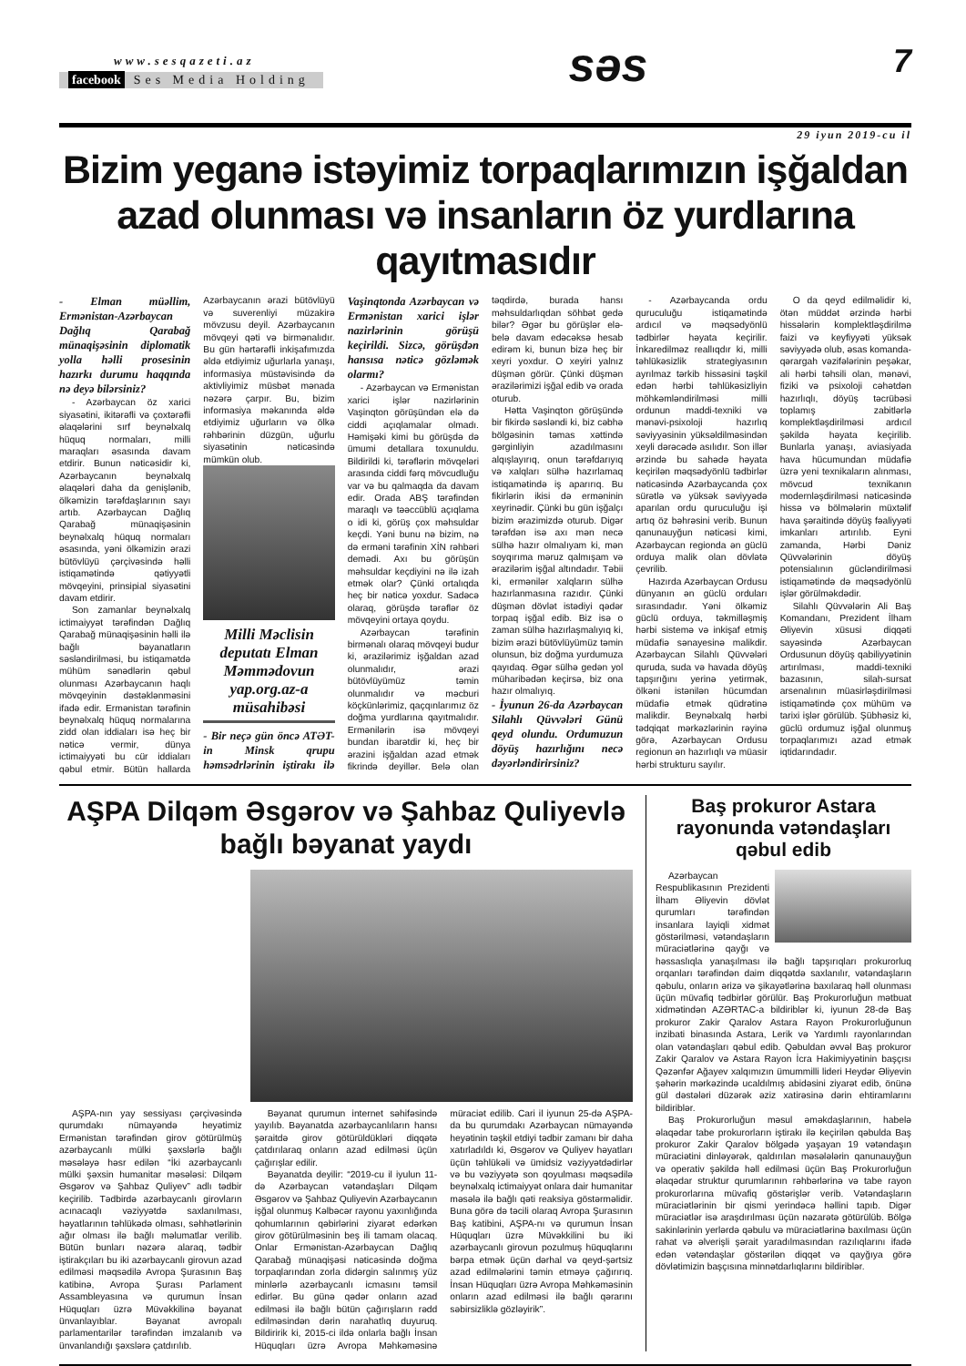www.sesqazeti.az
facebook Ses Media Holding
səs
7
29 iyun 2019-cu il
Bizim yeganə istəyimiz torpaqlarımızın işğaldan azad olunması və insanların öz yurdlarına qayıtmasıdır
- Elman müəllim, Ermənistan-Azərbaycan Dağlıq Qarabağ münaqişəsinin diplomatik yolla həlli prosesinin hazırkı durumu haqqında nə deyə bilərsiniz?
- Azərbaycan öz xarici siyasətini, ikitərəfli və çoxtərəfli əlaqələrini sırf beynəlxalq hüquq normaları, milli maraqları əsasında davam etdirir. Bunun nəticəsidir ki, Azərbaycanın beynəlxalq əlaqələri daha da genişlənib, ölkəmizin tərəfdaşlarının sayı artıb. Azərbaycan Dağlıq Qarabağ münaqişəsinin beynəlxalq hüquq normaları əsasında, yəni ölkəmizin ərazi bütövlüyü çərçivəsində həlli istiqamətində qətiyyətli mövqeyini, prinsipial siyasətini davam etdirir.
Son zamanlar beynəlxalq ictimaiyyət tərəfindən Dağlıq Qarabağ münaqişəsinin həlli ilə bağlı bəyanatların səsləndirilməsi, bu istiqamətdə mühüm sənədlərin qəbul olunması Azərbaycanın haqlı mövqeyinin dəstəklənməsini ifadə edir. Ermənistan tərəfinin beynəlxalq hüquq normalarına zidd olan iddiaları isə heç bir nəticə vermir, dünya ictimaiyyəti bu cür iddiaları qəbul etmir. Bütün hallarda Azərbaycanın ərazi bütövlüyü və suverenliyi müzakirə mövzusu deyil. Azərbaycanın mövqeyi qəti və birmənalıdır. Bu gün hərtərəfli inkişafımızda əldə etdiyimiz uğurlarla yanaşı, informasiya müstəvisində də aktivliyimiz müsbət mənada nəzərə çarpır. Bu, bizim informasiya məkanında əldə etdiyimiz uğurların və ölkə rəhbərinin düzgün, uğurlu siyasətinin nəticəsində mümkün olub.
Milli Məclisin deputatı Elman Məmmədovun yap.org.az-a müsahibəsi
- Bir neçə gün öncə ATƏT-in Minsk qrupu həmsədrlərinin iştirakı ilə Vaşinqtonda Azərbaycan və Ermənistan xarici işlər nazirlərinin görüşü keçirildi. Sizcə, görüşdən hansısa nəticə gözləmək olarmı?
- Azərbaycan və Ermənistan xarici işlər nazirlərinin Vaşinqton görüşündən elə də ciddi açıqlamalar olmadı. Həmişəki kimi bu görüşdə də ümumi detallara toxunuldu. Bildirildi ki, tərəflərin mövqeləri arasında ciddi fərq mövcudluğu var və bu qalmaqda da davam edir. Orada ABŞ tərəfindən maraqlı və təəccüblü açıqlama o idi ki, görüş çox məhsuldar keçdi. Yəni bunu nə bizim, nə də erməni tərəfinin XİN rəhbəri demədi. Axı bu görüşün məhsuldar keçdiyini nə ilə izah etmək olar? Çünki ortalıqda heç bir nəticə yoxdur. Sadəcə olaraq, görüşdə tərəflər öz mövqeyini ortaya qoydu.
Azərbaycan tərəfinin birmənalı olaraq mövqeyi budur ki, ərazilərimiz işğaldan azad olunmalıdır, ərazi bütövlüyümüz təmin olunmalıdır və məcburi köçkünlərimiz, qaçqınlarımız öz doğma yurdlarına qayıtmalıdır. Ermənilərin isə mövqeyi bundan ibarətdir ki, heç bir ərazini işğaldan azad etmək fikrində deyillər. Belə olan təqdirdə, burada hansı məhsuldarlıqdan söhbət gedə bilər? Əgər bu görüşlər elə-belə davam edəcəksə hesab edirəm ki, bunun bizə heç bir xeyri yoxdur. O xeyiri yalnız düşmən görür. Çünki düşmən ərazilərimizi işğal edib və orada oturub.
Hətta Vaşinqton görüşündə bir fikirdə səsləndi ki, biz cəbhə bölgəsinin təmas xəttində gərginliyin azadılmasını alqışlayırıq, onun tərəfdarıyıq və xalqları sülhə hazırlamaq istiqamətində iş aparırıq. Bu fikirlərin ikisi də erməninin xeyrinədir. Çünki bu gün işğalçı bizim ərazimizdə oturub. Digər tərəfdən isə axı mən necə sülhə hazır olmalıyam ki, mən soyqırıma məruz qalmışam və ərazilərim işğal altındadır. Təbii ki, ermənilər xalqların sülhə hazırlanmasına razıdır. Çünki düşmən dövlət istədiyi qədər torpaq işğal edib. Biz isə o zaman sülhə hazırlaşmalıyıq ki, bizim ərazi bütövlüyümüz təmin olunsun, biz doğma yurdumuza qayıdaq. Əgər sülhə gedən yol müharibədən keçirsə, biz ona hazır olmalıyıq.
- İyunun 26-da Azərbaycan Silahlı Qüvvələri Günü qeyd olundu. Ordumuzun döyüş hazırlığını necə dəyərləndirirsiniz?
- Azərbaycanda ordu quruculuğu istiqamətində ardıcıl və məqsədyönlü tədbirlər həyata keçirilir. İnkaredilməz reallıqdır ki, milli təhlükəsizlik strategiyasının ayrılmaz tərkib hissəsini təşkil edən hərbi təhlükəsizliyin möhkəmləndirilməsi milli ordunun maddi-texniki və mənəvi-psixoloji hazırlıq səviyyəsinin yüksəldilməsindən xeyli dərəcədə asılıdır. Son illər ərzində bu sahədə həyata keçirilən məqsədyönlü tədbirlər nəticəsində Azərbaycanda çox sürətlə və yüksək səviyyədə aparılan ordu quruculuğu işi artıq öz bəhrəsini verib. Bunun qanunauyğun nəticəsi kimi, Azərbaycan regionda ən güclü orduya malik olan dövlətə çevrilib.
Hazırda Azərbaycan Ordusu dünyanın ən güclü orduları sırasındadır. Yəni ölkəmiz güclü orduya, təkmilləşmiş hərbi sistemə və inkişaf etmiş müdafiə sənayesinə malikdir. Azərbaycan Silahlı Qüvvələri quruda, suda və havada döyüş tapşırığını yerinə yetirmək, ölkəni istənilən hücumdan müdafiə etmək qüdrətinə malikdir. Beynəlxalq hərbi tədqiqat mərkəzlərinin rəyinə görə, Azərbaycan Ordusu regionun ən hazırlıqlı və müasir hərbi strukturu sayılır.
O da qeyd edilməlidir ki, ötən müddət ərzində hərbi hissələrin komplektləşdirilmə faizi və keyfiyyəti yüksək səviyyədə olub, əsas komanda-qərargah vəzifələrinin peşəkar, ali hərbi təhsili olan, mənəvi, fiziki və psixoloji cəhətdən hazırlıqlı, döyüş təcrübəsi toplamış zabitlərlə komplektləşdirilməsi ardıcıl şəkildə həyata keçirilib. Bunlarla yanaşı, aviasiyada hava hücumundan müdafiə üzrə yeni texnikaların alınması, mövcud texnikanın modernləşdirilməsi nəticəsində hissə və bölmələrin müxtəlif hava şəraitində döyüş fəaliyyəti imkanları artırılıb. Eyni zamanda, Hərbi Dəniz Qüvvələrinin döyüş potensialının gücləndirilməsi istiqamətində də məqsədyönlü işlər görülməkdədir.
Silahlı Qüvvələrin Ali Baş Komandanı, Prezident İlham Əliyevin xüsusi diqqəti sayəsində Azərbaycan Ordusunun döyüş qabiliyyətinin artırılması, maddi-texniki bazasının, silah-sursat arsenalının müasirləşdirilməsi istiqamətində çox mühüm və tarixi işlər görülüb. Şübhəsiz ki, güclü ordumuz işğal olunmuş torpaqlarımızı azad etmək iqtidarındadır.
AŞPA Dilqəm Əsgərov və Şahbaz Quliyevlə bağlı bəyanat yaydı
AŞPA-nın yay sessiyası çərçivəsində qurumdakı nümayəndə heyətimiz Ermənistan tərəfindən girov götürülmüş azərbaycanlı mülki şəxslərlə bağlı məsələyə həsr edilən “İki azərbaycanlı mülki şəxsin humanitar məsələsi: Dilqəm Əsgərov və Şahbaz Quliyev” adlı tədbir keçirilib. Tədbirdə azərbaycanlı girovların acınacaqlı vəziyyətdə saxlanılması, həyatlarının təhlükədə olması, səhhətlərinin ağır olması ilə bağlı məlumatlar verilib. Bütün bunları nəzərə alaraq, tədbir iştirakçıları bu iki azərbaycanlı girovun azad edilməsi məqsədilə Avropa Şurasının Baş katibinə, Avropa Şurası Parlament Assambleyasına və qurumun İnsan Hüquqları üzrə Müvəkkilinə bəyanat ünvanlayıblar. Bəyanat avropalı parlamentarilər tərəfindən imzalanıb və ünvanlandığı şəxslərə çatdırılıb.
Bəyanat qurumun internet səhifəsində yayılıb. Bəyanatda azərbaycanlıların hansı şəraitdə girov götürüldükləri diqqətə çatdırılaraq onların azad edilməsi üçün çağırışlar edilir.
Bəyanatda deyilir: “2019-cu il iyulun 11-də Azərbaycan vətəndaşları Dilqəm Əsgərov və Şahbaz Quliyevin Azərbaycanın işğal olunmuş Kəlbəcər rayonu yaxınlığında qohumlarının qəbirlərini ziyarət edərkən girov götürülməsinin beş ili tamam olacaq. Onlar Ermənistan-Azərbaycan Dağlıq Qarabağ münaqişəsi nəticəsində doğma torpaqlarından zorla didərgin salınmış yüz minlərlə azərbaycanlı icmasını təmsil edirlər. Bu günə qədər onların azad edilməsi ilə bağlı bütün çağırışların rədd edilməsindən dərin narahatlıq duyuruq. Bildiririk ki, 2015-ci ildə onlarla bağlı İnsan Hüquqları üzrə Avropa Məhkəməsinə müraciət edilib. Cari il iyunun 25-də AŞPA-da bu qurumdakı Azərbaycan nümayəndə heyətinin təşkil etdiyi tədbir zamanı bir daha xatırladıldı ki, Əsgərov və Quliyev həyatları üçün təhlükəli və ümidsiz vəziyyətdədirlər və bu vəziyyətə son qoyulması məqsədilə beynəlxalq ictimaiyyət onlara dair humanitar məsələ ilə bağlı qəti reaksiya göstərməlidir. Buna görə də təcili olaraq Avropa Şurasının Baş katibini, AŞPA-nı və qurumun İnsan Hüquqları üzrə Müvəkkilini bu iki azərbaycanlı girovun pozulmuş hüquqlarını bərpa etmək üçün dərhal və qeyd-şərtsiz azad edilmələrini təmin etməyə çağırırıq. İnsan Hüquqları üzrə Avropa Məhkəməsinin onların azad edilməsi ilə bağlı qərarını səbirsizliklə gözləyirik”.
Baş prokuror Astara rayonunda vətəndaşları qəbul edib
Azərbaycan Respublikasının Prezidenti İlham Əliyevin dövlət qurumları tərəfindən insanlara layiqli xidmət göstərilməsi, vətəndaşların müraciətlərinə qayğı və həssaslıqla yanaşılması ilə bağlı tapşırıqları prokurorluq orqanları tərəfindən daim diqqətdə saxlanılır, vətəndaşların qəbulu, onların ərizə və şikayətlərinə baxılaraq həll olunması üçün müvafiq tədbirlər görülür. Baş Prokurorluğun mətbuat xidmətindən AZƏRTAC-a bildiriblər ki, iyunun 28-də Baş prokuror Zakir Qaralov Astara Rayon Prokurorluğunun inzibati binasında Astara, Lerik və Yardımlı rayonlarından olan vətəndaşları qəbul edib. Qəbuldan əvvəl Baş prokuror Zakir Qaralov və Astara Rayon İcra Hakimiyyətinin başçısı Qəzənfər Ağayev xalqımızın ümummilli lideri Heydər Əliyevin şəhərin mərkəzində ucaldılmış abidəsini ziyarət edib, önünə gül dəstələri düzərək əziz xatirəsinə dərin ehtiramlarını bildiriblər.
Baş Prokurorluğun məsul əməkdaşlarının, habelə əlaqədar tabe prokurorların iştirakı ilə keçirilən qəbulda Baş prokuror Zakir Qaralov bölgədə yaşayan 19 vətəndaşın müraciətini dinləyərək, qaldırılan məsələlərin qanunauyğun və operativ şəkildə həll edilməsi üçün Baş Prokurorluğun əlaqədar struktur qurumlarının rəhbərlərinə və tabe rayon prokurorlarına müvafiq göstərişlər verib. Vətəndaşların müraciətlərinin bir qismi yerindəcə həllini tapıb. Digər müraciətlər isə araşdırılması üçün nəzarətə götürülüb. Bölgə sakinlərinin yerlərdə qəbulu və müraciətlərinə baxılması üçün rahat və əlverişli şərait yaradılmasından razılıqlarını ifadə edən vətəndaşlar göstərilən diqqət və qayğıya görə dövlətimizin başçısına minnətdarlıqlarını bildiriblər.